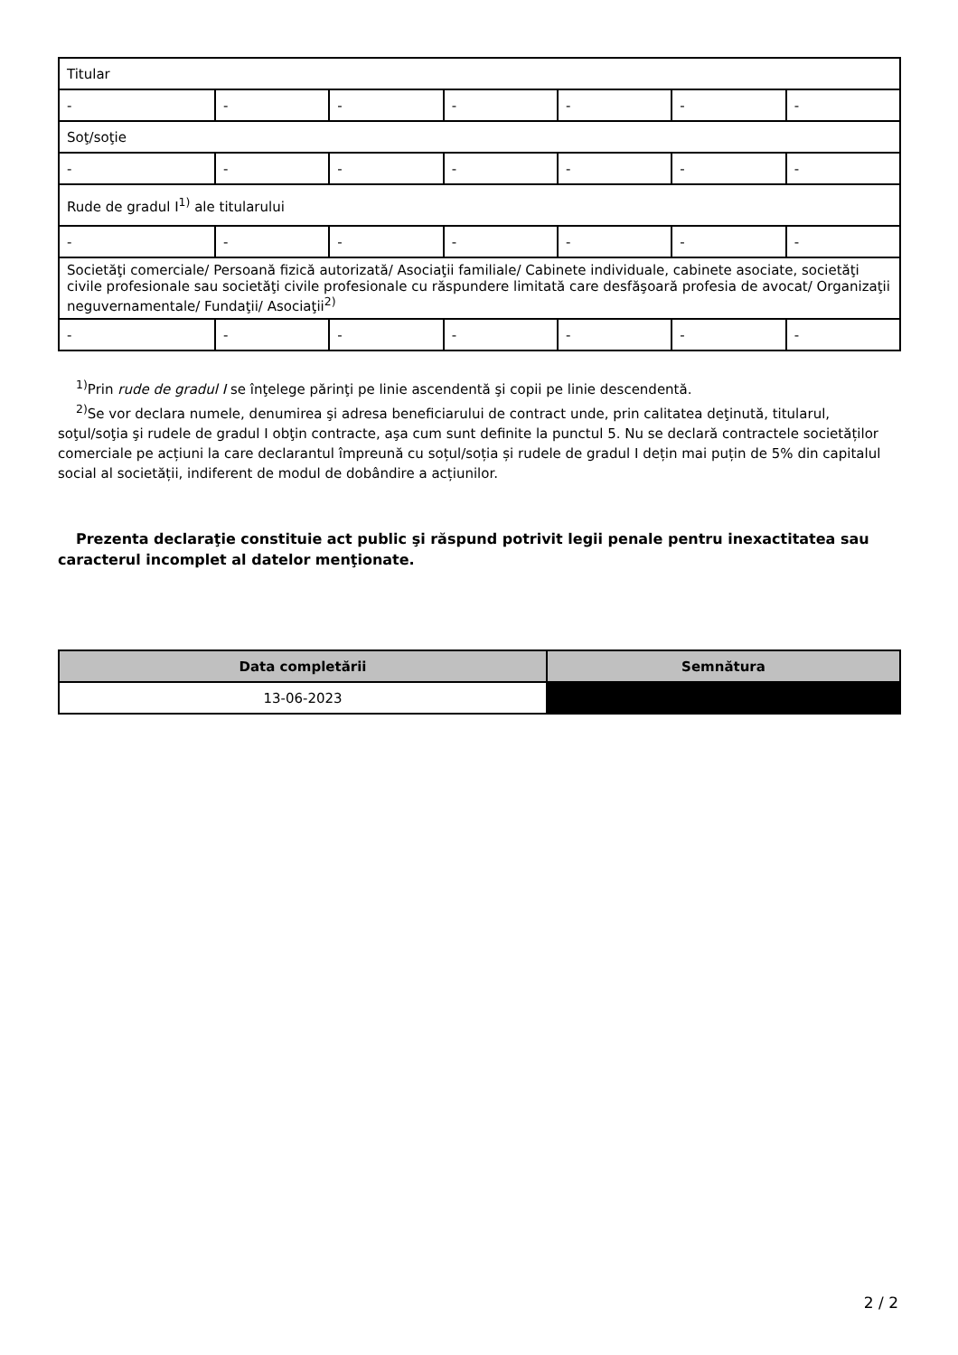| Titular | | | | | | |
| - | - | - | - | - | - | - |
| Soţ/soţie | | | | | | |
| - | - | - | - | - | - | - |
| Rude de gradul I<sup>1)</sup> ale titularului | | | | | | |
| - | - | - | - | - | - | - |
| Societăţi comerciale/ Persoană fizică autorizată/ Asociaţii familiale/ Cabinete individuale, cabinete asociate, societăţi civile profesionale sau societăţi civile profesionale cu răspundere limitată care desfăşoară profesia de avocat/ Organizaţii neguvernamentale/ Fundaţii/ Asociaţii<sup>2)</sup> | | | | | | |
| - | - | - | - | - | - | - |
<sup>1)</sup> Prin rude de gradul I se înţelege părinţi pe linie ascendentă şi copii pe linie descendentă.
<sup>2)</sup> Se vor declara numele, denumirea şi adresa beneficiarului de contract unde, prin calitatea deţinută, titularul, soţul/soţia şi rudele de gradul I obţin contracte, aşa cum sunt definite la punctul 5. Nu se declară contractele societăților comerciale pe acțiuni la care declarantul împreună cu soțul/soția și rudele de gradul I dețin mai puțin de 5% din capitalul social al societății, indiferent de modul de dobândire a acțiunilor.
Prezenta declaraţie constituie act public şi răspund potrivit legii penale pentru inexactitatea sau caracterul incomplet al datelor menţionate.
| Data completării | Semnătura |
| --- | --- |
| 13-06-2023 | |
2 / 2